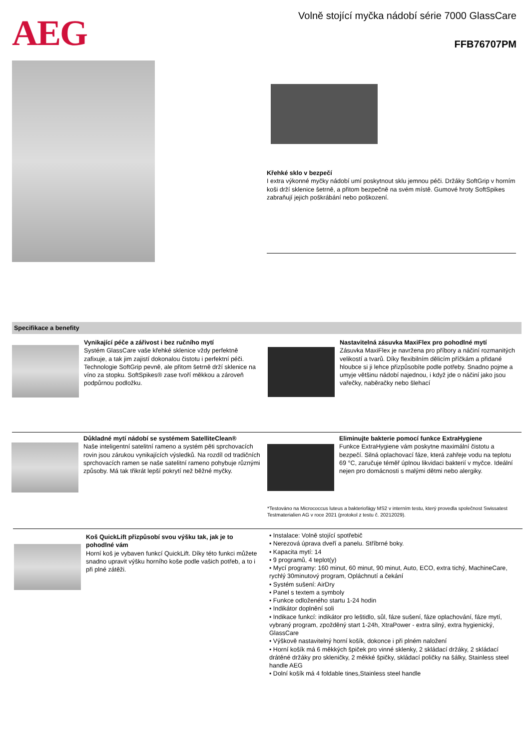AEG
Volně stojící myčka nádobí série 7000 GlassCare
FFB76707PM
Křehké sklo v bezpečí
I extra výkonné myčky nádobí umí poskytnout sklu jemnou péči. Držáky SoftGrip v horním koši drží sklenice šetrně, a přitom bezpečně na svém místě. Gumové hroty SoftSpikes zabraňují jejich poškrábání nebo poškození.
Specifikace a benefity
Vynikající péče a zářivost i bez ručního mytí
Systém GlassCare vaše křehké sklenice vždy perfektně zafixuje, a tak jim zajistí dokonalou čistotu i perfektní péči. Technologie SoftGrip pevně, ale přitom šetrně drží sklenice na víno za stopku. SoftSpikes® zase tvoří měkkou a zároveň podpůrnou podložku.
Nastavitelná zásuvka MaxiFlex pro pohodlné mytí
Zásuvka MaxiFlex je navržena pro příbory a náčiní rozmanitých velikostí a tvarů. Díky flexibilním dělicím příčkám a přidané hloubce si ji lehce přizpůsobíte podle potřeby. Snadno pojme a umyje většinu nádobí najednou, i když jde o náčiní jako jsou vařečky, naběračky nebo šlehací
Důkladné mytí nádobí se systémem SatelliteClean®
Naše inteligentní satelitní rameno a systém pěti sprchovacích rovin jsou zárukou vynikajících výsledků. Na rozdíl od tradičních sprchovacích ramen se naše satelitní rameno pohybuje různými způsoby. Má tak třikrát lepší pokrytí než běžné myčky.
Eliminujte bakterie pomocí funkce ExtraHygiene
Funkce ExtraHygiene vám poskytne maximální čistotu a bezpečí. Silná oplachovací fáze, která zahřeje vodu na teplotu 69 °C, zaručuje téměř úplnou likvidaci bakterií v myčce. Ideální nejen pro domácnosti s malými dětmi nebo alergiky.
*Testováno na Micrococcus luteus a bakteriofágy MS2 v interním testu, který provedla společnost Swissatest Testmaterialien AG v roce 2021 (protokol z testu č. 20212029).
Koš QuickLift přizpůsobí svou výšku tak, jak je to pohodlné vám
Horní koš je vybaven funkcí QuickLift. Díky této funkci můžete snadno upravit výšku horního koše podle vašich potřeb, a to i při plné zátěži.
• Instalace: Volně stojící spotřebič
• Nerezová úprava dveří a panelu. Stříbrné boky.
• Kapacita mytí: 14
• 9 programů, 4 teplot(y)
• Mycí programy: 160 minut, 60 minut, 90 minut, Auto, ECO, extra tichý, MachineCare, rychlý 30minutový program, Opláchnutí a čekání
• Systém sušení: AirDry
• Panel s textem a symboly
• Funkce odloženého startu 1-24 hodin
• Indikátor doplnění soli
• Indikace funkcí: indikátor pro leštidlo, sůl, fáze sušení, fáze oplachování, fáze mytí, vybraný program, zpožděný start 1-24h, XtraPower - extra silný, extra hygienický, GlassCare
• Výškově nastavitelný horní košík, dokonce i při plném naložení
• Horní košík má 6 měkkých špiček pro vinné sklenky, 2 skládací držáky, 2 skládací drátěné držáky pro skleničky, 2 měkké špičky, skládací poličky na šálky, Stainless steel handle AEG
• Dolní košík má 4 foldable tines,Stainless steel handle